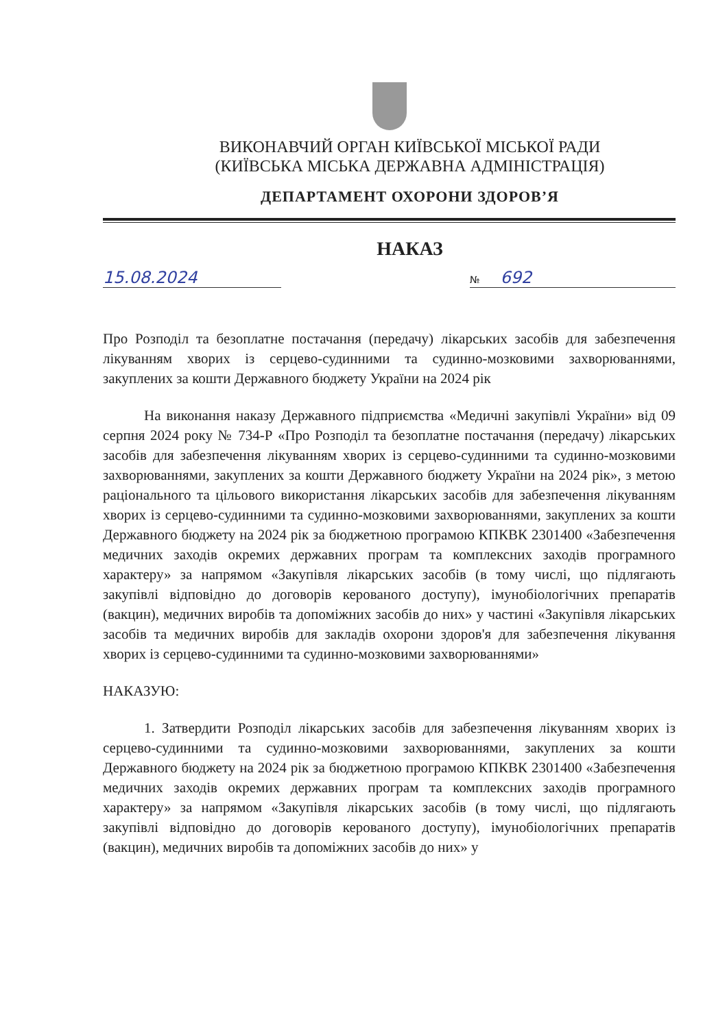ВИКОНАВЧИЙ ОРГАН КИЇВСЬКОЇ МІСЬКОЇ РАДИ
(КИЇВСЬКА МІСЬКА ДЕРЖАВНА АДМІНІСТРАЦІЯ)
ДЕПАРТАМЕНТ ОХОРОНИ ЗДОРОВ’Я
НАКАЗ
15.08.2024
№ 692
Про Розподіл та безоплатне постачання (передачу) лікарських засобів для забезпечення лікуванням хворих із серцево-судинними та судинно-мозковими захворюваннями, закуплених за кошти Державного бюджету України на 2024 рік
На виконання наказу Державного підприємства «Медичні закупівлі України» від 09 серпня 2024 року № 734-Р «Про Розподіл та безоплатне постачання (передачу) лікарських засобів для забезпечення лікуванням хворих із серцево-судинними та судинно-мозковими захворюваннями, закуплених за кошти Державного бюджету України на 2024 рік», з метою раціонального та цільового використання лікарських засобів для забезпечення лікуванням хворих із серцево-судинними та судинно-мозковими захворюваннями, закуплених за кошти Державного бюджету на 2024 рік за бюджетною програмою КПКВК 2301400 «Забезпечення медичних заходів окремих державних програм та комплексних заходів програмного характеру» за напрямом «Закупівля лікарських засобів (в тому числі, що підлягають закупівлі відповідно до договорів керованого доступу), імунобіологічних препаратів (вакцин), медичних виробів та допоміжних засобів до них» у частині «Закупівля лікарських засобів та медичних виробів для закладів охорони здоров'я для забезпечення лікування хворих із серцево-судинними та судинно-мозковими захворюваннями»
НАКАЗУЮ:
1. Затвердити Розподіл лікарських засобів для забезпечення лікуванням хворих із серцево-судинними та судинно-мозковими захворюваннями, закуплених за кошти Державного бюджету на 2024 рік за бюджетною програмою КПКВК 2301400 «Забезпечення медичних заходів окремих державних програм та комплексних заходів програмного характеру» за напрямом «Закупівля лікарських засобів (в тому числі, що підлягають закупівлі відповідно до договорів керованого доступу), імунобіологічних препаратів (вакцин), медичних виробів та допоміжних засобів до них» у